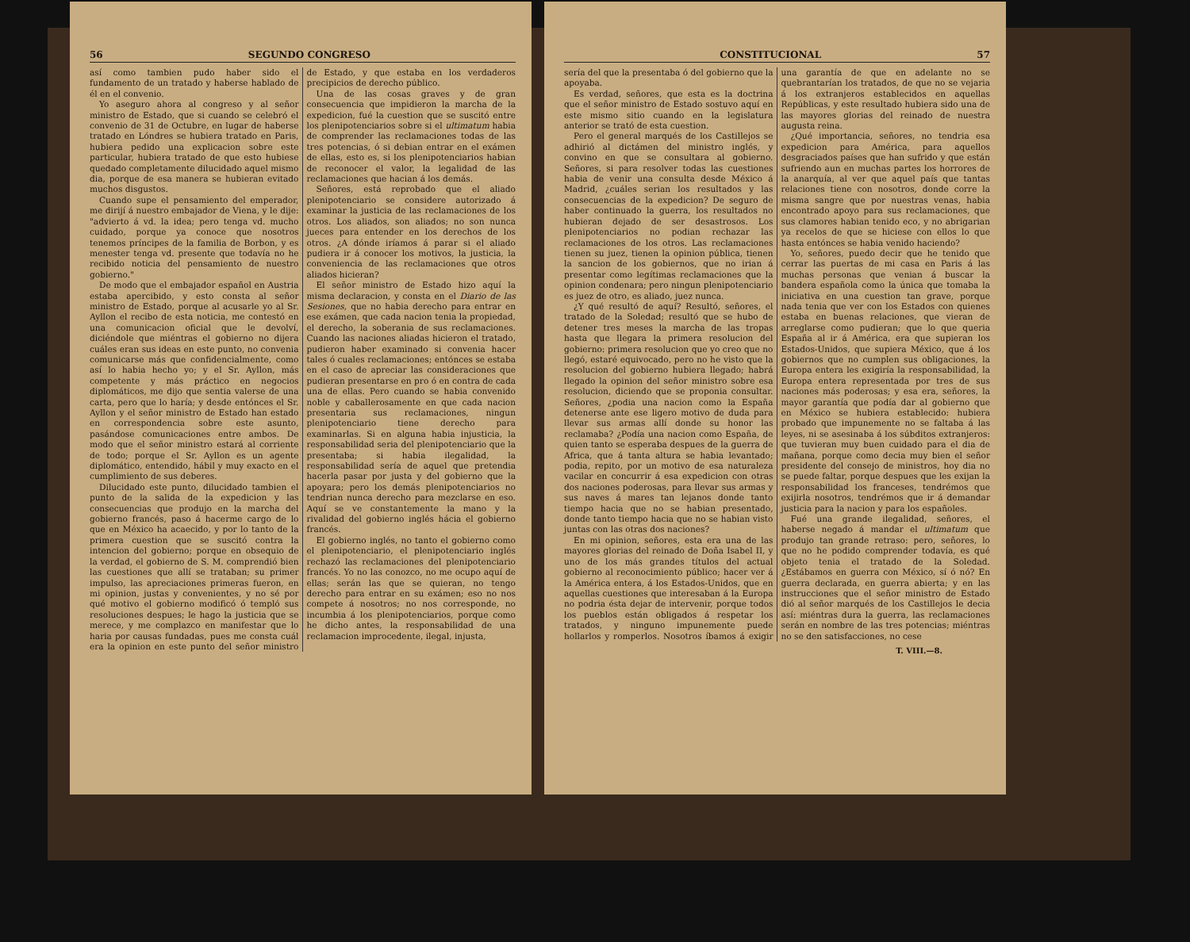56 SEGUNDO CONGRESO
así como tambien pudo haber sido el fundamento de un tratado y haberse hablado de él en el convenio.
Yo aseguro ahora al congreso y al señor ministro de Estado, que si cuando se celebró el convenio de 31 de Octubre, en lugar de haberse tratado en Lóndres se hubiera tratado en Paris, hubiera pedido una explicacion sobre este particular, hubiera tratado de que esto hubiese quedado completamente dilucidado aquel mismo dia, porque de esa manera se hubieran evitado muchos disgustos.
Cuando supe el pensamiento del emperador, me dirijí á nuestro embajador de Viena, y le dije: "advierto á vd. la idea; pero tenga vd. mucho cuidado, porque ya conoce que nosotros tenemos príncipes de la familia de Borbon, y es menester tenga vd. presente que todavía no he recibido noticia del pensamiento de nuestro gobierno."
De modo que el embajador español en Austria estaba apercibido, y esto consta al señor ministro de Estado, porque al acusarle yo al Sr. Ayllon el recibo de esta noticia, me contestó en una comunicacion oficial que le devolví, diciéndole que miéntras el gobierno no dijera cuáles eran sus ideas en este punto, no convenia comunicarse más que confidencialmente, como así lo habia hecho yo; y el Sr. Ayllon, más competente y más práctico en negocios diplomáticos, me dijo que sentia valerse de una carta, pero que lo haría; y desde entónces el Sr. Ayllon y el señor ministro de Estado han estado en correspondencia sobre este asunto, pasándose comunicaciones entre ambos. De modo que el señor ministro estará al corriente de todo; porque el Sr. Ayllon es un agente diplomático, entendido, hábil y muy exacto en el cumplimiento de sus deberes.
Dilucidado este punto, dilucidado tambien el punto de la salida de la expedicion y las consecuencias que produjo en la marcha del gobierno francés, paso á hacerme cargo de lo que en México ha acaecido, y por lo tanto de la primera cuestion que se suscitó contra la intencion del gobierno; porque en obsequio de la verdad, el gobierno de S. M. comprendió bien las cuestiones que allí se trataban; su primer impulso, las apreciaciones primeras fueron, en mi opinion, justas y convenientes, y no sé por qué motivo el gobierno modificó ó templó sus resoluciones despues; le hago la justicia que se merece, y me complazco en manifestar que lo haria por causas fundadas, pues me consta cuál era la opinion en este punto del señor ministro de Estado, y que estaba en los verdaderos precipicios de derecho público.
Una de las cosas graves y de gran consecuencia que impidieron la marcha de la expedicion, fué la cuestion que se suscitó entre los plenipotenciarios sobre si el ultimatum habia de comprender las reclamaciones todas de las tres potencias, ó si debian entrar en el exámen de ellas, esto es, si los plenipotenciarios habian de reconocer el valor, la legalidad de las reclamaciones que hacian á los demás.
Señores, está reprobado que el aliado plenipotenciario se considere autorizado á examinar la justicia de las reclamaciones de los otros. Los aliados, son aliados; no son nunca jueces para entender en los derechos de los otros. ¿A dónde iríamos á parar si el aliado pudiera ir á conocer los motivos, la justicia, la conveniencia de las reclamaciones que otros aliados hicieran?
El señor ministro de Estado hizo aquí la misma declaracion, y consta en el Diario de las Sesiones, que no habia derecho para entrar en ese exámen, que cada nacion tenia la propiedad, el derecho, la soberania de sus reclamaciones. Cuando las naciones aliadas hicieron el tratado, pudieron haber examinado si convenia hacer tales ó cuales reclamaciones; entónces se estaba en el caso de apreciar las consideraciones que pudieran presentarse en pro ó en contra de cada una de ellas. Pero cuando se habia convenido noble y caballerosamente en que cada nacion presentaria sus reclamaciones, ningun plenipotenciario tiene derecho para examinarlas. Si en alguna habia injusticia, la responsabilidad seria del plenipotenciario que la presentaba; si habia ilegalidad, la responsabilidad sería de aquel que pretendia hacerla pasar por justa y del gobierno que la apoyara; pero los demás plenipotenciarios no tendrian nunca derecho para mezclarse en eso. Aquí se ve constantemente la mano y la rivalidad del gobierno inglés hácia el gobierno francés.
El gobierno inglés, no tanto el gobierno como el plenipotenciario, el plenipotenciario inglés rechazó las reclamaciones del plenipotenciario francés. Yo no las conozco, no me ocupo aquí de ellas; serán las que se quieran, no tengo derecho para entrar en su exámen; eso no nos compete á nosotros; no nos corresponde, no incumbia á los plenipotenciarios, porque como he dicho antes, la responsabilidad de una reclamacion improcedente, ilegal, injusta,
CONSTITUCIONAL 57
sería del que la presentaba ó del gobierno que la apoyaba.
Es verdad, señores, que esta es la doctrina que el señor ministro de Estado sostuvo aquí en este mismo sitio cuando en la legislatura anterior se trató de esta cuestion.
Pero el general marqués de los Castillejos se adhirió al dictámen del ministro inglés, y convino en que se consultara al gobierno. Señores, si para resolver todas las cuestiones habia de venir una consulta desde México á Madrid, ¿cuáles serian los resultados y las consecuencias de la expedicion? De seguro de haber continuado la guerra, los resultados no hubieran dejado de ser desastrosos. Los plenipotenciarios no podian rechazar las reclamaciones de los otros. Las reclamaciones tienen su juez, tienen la opinion pública, tienen la sancion de los gobiernos, que no irian á presentar como legítimas reclamaciones que la opinion condenara; pero ningun plenipotenciario es juez de otro, es aliado, juez nunca.
¿Y qué resultó de aquí? Resultó, señores, el tratado de la Soledad; resultó que se hubo de detener tres meses la marcha de las tropas hasta que llegara la primera resolucion del gobierno: primera resolucion que yo creo que no llegó, estaré equivocado, pero no he visto que la resolucion del gobierno hubiera llegado; habrá llegado la opinion del señor ministro sobre esa resolucion, diciendo que se proponia consultar. Señores, ¿podia una nacion como la España detenerse ante ese ligero motivo de duda para llevar sus armas allí donde su honor las reclamaba? ¿Podía una nacion como España, de quien tanto se esperaba despues de la guerra de Africa, que á tanta altura se habia levantado; podia, repito, por un motivo de esa naturaleza vacilar en concurrir á esa expedicion con otras dos naciones poderosas, para llevar sus armas y sus naves á mares tan lejanos donde tanto tiempo hacia que no se habian presentado, donde tanto tiempo hacia que no se habian visto juntas con las otras dos naciones?
En mi opinion, señores, esta era una de las mayores glorias del reinado de Doña Isabel II, y uno de los más grandes títulos del actual gobierno al reconocimiento público; hacer ver á la América entera, á los Estados-Unidos, que en aquellas cuestiones que interesaban á la Europa no podria ésta dejar de intervenir, porque todos los pueblos están obligados á respetar los tratados, y ninguno impunemente puede hollarlos y romperlos. Nosotros íbamos á exigir una garantía de que en adelante no se quebrantarían los tratados, de que no se vejaria á los extranjeros establecidos en aquellas Repúblicas, y este resultado hubiera sido una de las mayores glorias del reinado de nuestra augusta reina.
¿Qué importancia, señores, no tendria esa expedicion para América, para aquellos desgraciados países que han sufrido y que están sufriendo aun en muchas partes los horrores de la anarquía, al ver que aquel país que tantas relaciones tiene con nosotros, donde corre la misma sangre que por nuestras venas, habia encontrado apoyo para sus reclamaciones, que sus clamores habian tenido eco, y no abrigarian ya recelos de que se hiciese con ellos lo que hasta entónces se habia venido haciendo?
Yo, señores, puedo decir que he tenido que cerrar las puertas de mi casa en Paris á las muchas personas que venian á buscar la bandera española como la única que tomaba la iniciativa en una cuestion tan grave, porque nada tenia que ver con los Estados con quienes estaba en buenas relaciones, que vieran de arreglarse como pudieran; que lo que queria España al ir á América, era que supieran los Estados-Unidos, que supiera México, que á los gobiernos que no cumplen sus obligaciones, la Europa entera les exigiría la responsabilidad, la Europa entera representada por tres de sus naciones más poderosas; y esa era, señores, la mayor garantía que podía dar al gobierno que en México se hubiera establecido: hubiera probado que impunemente no se faltaba á las leyes, ni se asesinaba á los súbditos extranjeros: que tuvieran muy buen cuidado para el dia de mañana, porque como decia muy bien el señor presidente del consejo de ministros, hoy dia no se puede faltar, porque despues que les exijan la responsabilidad los franceses, tendrémos que exijirla nosotros, tendrémos que ir á demandar justicia para la nacion y para los españoles.
Fué una grande ilegalidad, señores, el haberse negado á mandar el ultimatum que produjo tan grande retraso: pero, señores, lo que no he podido comprender todavía, es qué objeto tenia el tratado de la Soledad. ¿Estábamos en guerra con México, sí ó nó? En guerra declarada, en guerra abierta; y en las instrucciones que el señor ministro de Estado dió al señor marqués de los Castillejos le decia así: miéntras dura la guerra, las reclamaciones serán en nombre de las tres potencias; miéntras no se den satisfacciones, no cese
T. VIII.—8.